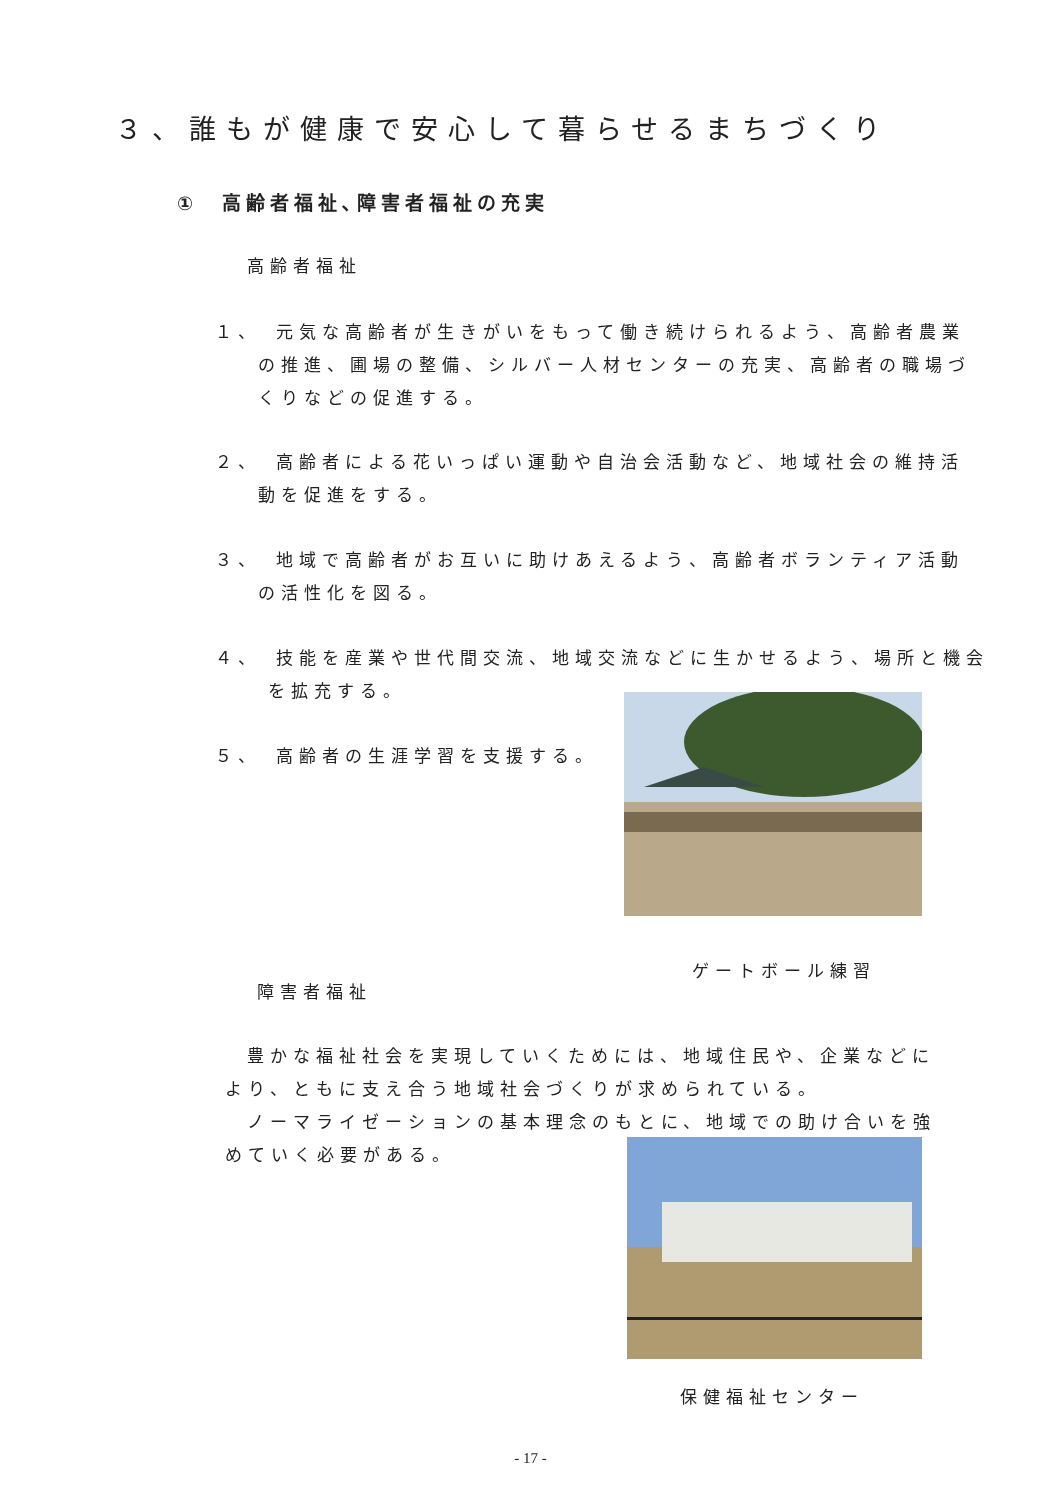３、誰もが健康で安心して暮らせるまちづくり
①　高齢者福祉､障害者福祉の充実
高齢者福祉
１、　元気な高齢者が生きがいをもって働き続けられるよう、高齢者農業の推進、圃場の整備、シルバー人材センターの充実、高齢者の職場づくりなどの促進する。
２、　高齢者による花いっぱい運動や自治会活動など、地域社会の維持活動を促進をする。
３、　地域で高齢者がお互いに助けあえるよう、高齢者ボランティア活動の活性化を図る。
４、　技能を産業や世代間交流、地域交流などに生かせるよう、場所と機会を拡充する。
５、　高齢者の生涯学習を支援する。
ゲートボール練習
障害者福祉
豊かな福祉社会を実現していくためには、地域住民や、企業などにより、ともに支え合う地域社会づくりが求められている。
ノーマライゼーションの基本理念のもとに、地域での助け合いを強めていく必要がある。
保健福祉センター
- 17 -